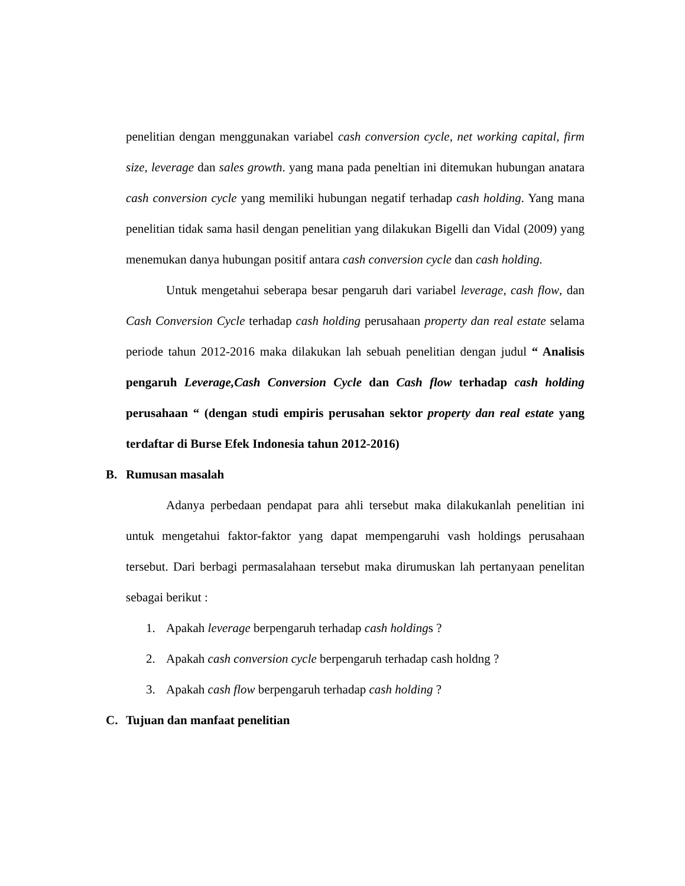penelitian dengan menggunakan variabel cash conversion cycle, net working capital, firm size, leverage dan sales growth. yang mana pada peneltian ini ditemukan hubungan anatara cash conversion cycle yang memiliki hubungan negatif terhadap cash holding. Yang mana penelitian tidak sama hasil dengan penelitian yang dilakukan Bigelli dan Vidal (2009) yang menemukan danya hubungan positif antara cash conversion cycle dan cash holding.
Untuk mengetahui seberapa besar pengaruh dari variabel leverage, cash flow, dan Cash Conversion Cycle terhadap cash holding perusahaan property dan real estate selama periode tahun 2012-2016 maka dilakukan lah sebuah penelitian dengan judul “ Analisis pengaruh Leverage,Cash Conversion Cycle dan Cash flow terhadap cash holding perusahaan “ (dengan studi empiris perusahan sektor property dan real estate yang terdaftar di Burse Efek Indonesia tahun 2012-2016)
B. Rumusan masalah
Adanya perbedaan pendapat para ahli tersebut maka dilakukanlah penelitian ini untuk mengetahui faktor-faktor yang dapat mempengaruhi vash holdings perusahaan tersebut. Dari berbagi permasalahaan tersebut maka dirumuskan lah pertanyaan penelitan sebagai berikut :
1. Apakah leverage berpengaruh terhadap cash holdings ?
2. Apakah cash conversion cycle berpengaruh terhadap cash holdng ?
3. Apakah cash flow berpengaruh terhadap cash holding ?
C. Tujuan dan manfaat penelitian